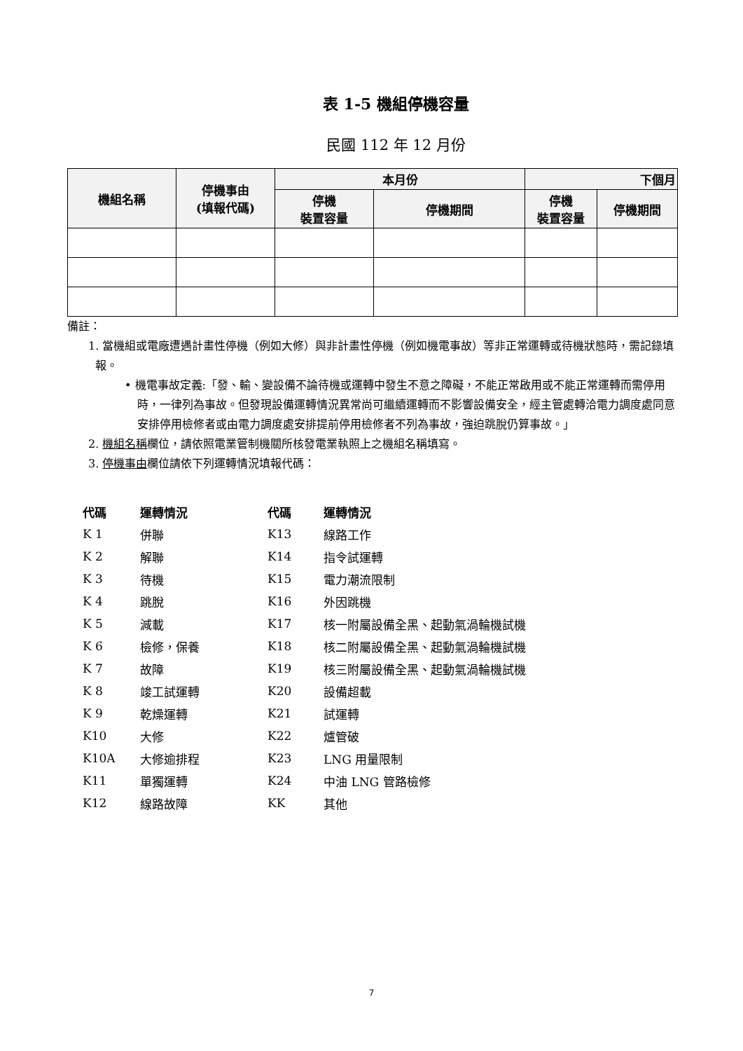表 1-5 機組停機容量
民國 112 年 12 月份
| 機組名稱 | 停機事由 (填報代碼) | 本月份 | | 下個月 | |
| --- | --- | --- | --- | --- | --- |
| | | 停機 裝置容量 | 停機期間 | 停機 裝置容量 | 停機期間 |
備註：
1. 當機組或電廠遭遇計畫性停機（例如大修）與非計畫性停機（例如機電事故）等非正常運轉或待機狀態時，需記錄填報。
• 機電事故定義:「發、輸、變設備不論待機或運轉中發生不意之障礙，不能正常啟用或不能正常運轉而需停用時，一律列為事故。但發現設備運轉情況異常尚可繼續運轉而不影響設備安全，經主管處轉洽電力調度處同意安排停用檢修者或由電力調度處安排提前停用檢修者不列為事故，強迫跳脫仍算事故。」
2. 機組名稱欄位，請依照電業管制機關所核發電業執照上之機組名稱填寫。
3. 停機事由欄位請依下列運轉情況填報代碼：
| 代碼 | 運轉情況 | 代碼 | 運轉情況 |
| K 1 | 併聯 | K13 | 線路工作 |
| K 2 | 解聯 | K14 | 指令試運轉 |
| K 3 | 待機 | K15 | 電力潮流限制 |
| K 4 | 跳脫 | K16 | 外因跳機 |
| K 5 | 減載 | K17 | 核一附屬設備全黑、起動氣渦輪機試機 |
| K 6 | 檢修，保養 | K18 | 核二附屬設備全黑、起動氣渦輪機試機 |
| K 7 | 故障 | K19 | 核三附屬設備全黑、起動氣渦輪機試機 |
| K 8 | 竣工試運轉 | K20 | 設備超載 |
| K 9 | 乾燥運轉 | K21 | 試運轉 |
| K10 | 大修 | K22 | 爐管破 |
| K10A | 大修逾排程 | K23 | LNG 用量限制 |
| K11 | 單獨運轉 | K24 | 中油 LNG 管路檢修 |
| K12 | 線路故障 | KK | 其他 |
7